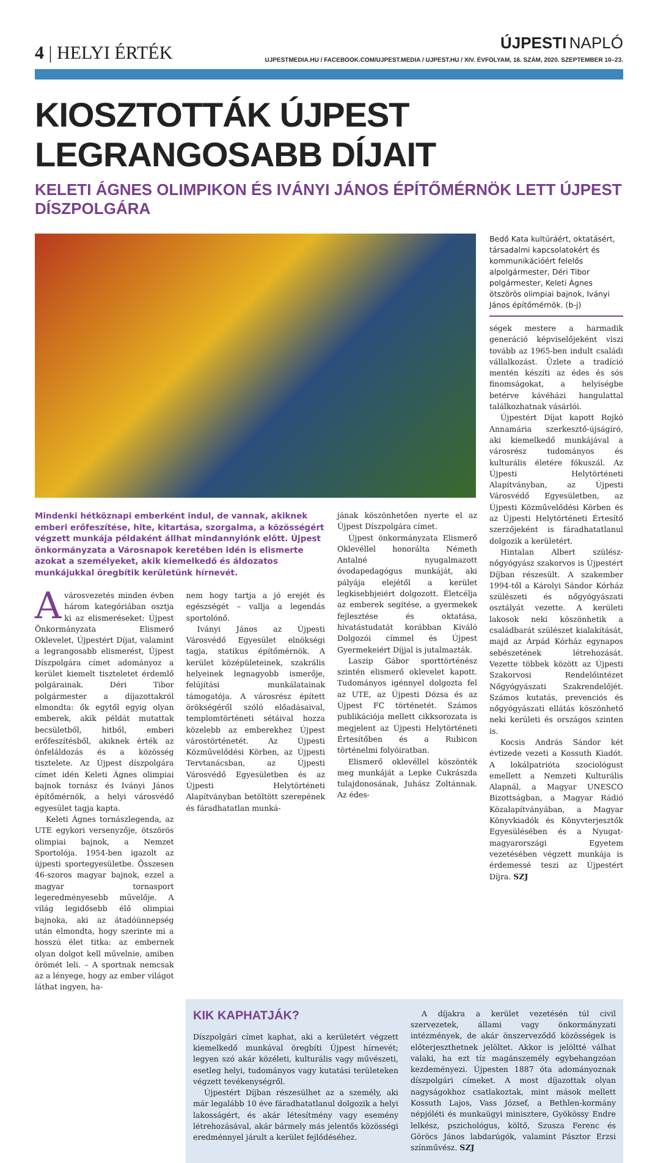4 | HELYI ÉRTÉK
ÚJPESTI NAPLÓ
UJPESTMEDIA.HU / FACEBOOK.COM/UJPEST.MEDIA / UJPEST.HU / XIV. ÉVFOLYAM, 16. SZÁM, 2020. SZEPTEMBER 10–23.
KIOSZTOTTÁK ÚJPEST LEGRANGOSABB DÍJAIT
KELETI ÁGNES OLIMPIKON ÉS IVÁNYI JÁNOS ÉPÍTŐMÉRNÖK LETT ÚJPEST DÍSZPOLGÁRA
Mindenki hétköznapi emberként indul, de vannak, akiknek emberi erőfeszítése, hite, kitartása, szorgalma, a közösségért végzett munkája példaként állhat mindannyiónk előtt. Újpest önkormányzata a Városnapok keretében idén is elismerte azokat a személyeket, akik kiemelkedő és áldozatos munkájukkal öregbítik kerületünk hírnevét.
A városvezetés minden évben három kategóriában osztja ki az elismeréseket: Újpest Önkormányzata Elismerő Oklevelet, Újpestért Díjat, valamint a legrangosabb elismerést, Újpest Díszpolgára címet adományoz a kerület kiemelt tiszteletet érdemlő polgárainak. Déri Tibor polgármester a díjazottakról elmondta: ők egytől egyig olyan emberek, akik példát mutattak becsületből, hitből, emberi erőfeszítésből, akiknek érték az önfeláldozás és a közösség tisztelete. Az Újpest díszpolgára címet idén Keleti Ágnes olimpiai bajnok tornász és Iványi János építőmérnök, a helyi városvédő egyesület tagja kapta.
Keleti Ágnes tornászlegenda, az UTE egykori versenyzője, ötszörös olimpiai bajnok, a Nemzet Sportolója. 1954-ben igazolt az újpesti sportegyesületbe. Összesen 46-szoros magyar bajnok, ezzel a magyar tornasport legeredményesebb művelője. A világ legidősebb élő olimpiai bajnoka, aki az átadóünnepség után elmondta, hogy szerinte mi a hosszú élet titka: az embernek olyan dolgot kell művelnie, amiben örömét leli. – A sportnak nemcsak az a lényege, hogy az ember világot láthat ingyen, ha-
nem hogy tartja a jó erejét és egészségét – vallja a legendás sportolónő.
Iványi János az Újpesti Városvédő Egyesület elnökségi tagja, statikus építőmérnök. A kerület középületeinek, szakrális helyeinek legnagyobb ismerője, felújítási munkálatainak támogatója. A városrész épített örökségéről szóló előadásaival, templomtörténeti sétáival hozza közelebb az emberekhez Újpest várostörténetét. Az Újpesti Közművelődési Körben, az Újpesti Tervtanácsban, az Újpesti Városvédő Egyesületben és az Újpesti Helytörténeti Alapítványban betöltött szerepének és fáradhatatlan munká-
jának köszönhetően nyerte el az Újpest Díszpolgára címet.
Újpest önkormányzata Elismerő Oklevéllel honorálta Németh Antalné nyugalmazott óvodapedagógus munkáját, aki pályája elejétől a kerület legkisebbjeiért dolgozott. Életcélja az emberek segítése, a gyermekek fejlesztése és oktatása, hivatástudatát korábban Kiváló Dolgozói címmel és Újpest Gyermekeiért Díjjal is jutalmazták.
Laszip Gábor sporttörténész szintén elismerő oklevelet kapott. Tudományos igénnyel dolgozta fel az UTE, az Újpesti Dózsa és az Újpest FC történetét. Számos publikációja mellett cikksorozata is megjelent az Újpesti Helytörténeti Értesítőben és a Rubicon történelmi folyóiratban.
Elismerő oklevéllel köszönték meg munkáját a Lepke Cukrászda tulajdonosának, Juhász Zoltánnak. Az édes-
Bedő Kata kultúráért, oktatásért, társadalmi kapcsolatokért és kommunikációért felelős alpolgármester, Déri Tibor polgármester, Keleti Ágnes ötszörös olimpiai bajnok, Iványi János építőmérnök. (b-j)
ségek mestere a harmadik generáció képviselőjeként viszi tovább az 1965-ben indult családi vállalkozást. Üzlete a tradíció mentén készíti az édes és sós finomságokat, a helyiségbe betérve kávéházi hangulattal találkozhatnak vásárlói.
Újpestért Díjat kapott Rojkó Annamária szerkesztő-újságíró, aki kiemelkedő munkájával a városrész tudományos és kulturális életére fókuszál. Az Újpesti Helytörténeti Alapítványban, az Újpesti Városvédő Egyesületben, az Újpesti Közművelődési Körben és az Újpesti Helytörténeti Értesítő szerzőjeként is fáradhatatlanul dolgozik a kerületért.
Hintalan Albert szülész-nőgyógyász szakorvos is Újpestért Díjban részesült. A szakember 1994-től a Károlyi Sándor Kórház szülészeti és nőgyógyászati osztályát vezette. A kerületi lakosok neki köszönhetik a családbarát szülészet kialakítását, majd az Árpád Kórház egynapos sebészetének létrehozását. Vezette többek között az Újpesti Szakorvosi Rendelőintézet Nőgyógyászati Szakrendelőjét. Számos kutatás, prevenciós és nőgyógyászati ellátás köszönhető neki kerületi és országos szinten is.
Kocsis András Sándor két évtizede vezeti a Kossuth Kiadót. A lokálpatrióta szociológust emellett a Nemzeti Kulturális Alapnál, a Magyar UNESCO Bizottságban, a Magyar Rádió Közalapítványában, a Magyar Könyvkiadók és Könyvterjesztők Egyesülésében és a Nyugat-magyarországi Egyetem vezetésében végzett munkája is érdemessé teszi az Újpestért Díjra. SZJ
KIK KAPHATJÁK?
Díszpolgári címet kaphat, aki a kerületért végzett kiemelkedő munkával öregbíti Újpest hírnevét; legyen szó akár közéleti, kulturális vagy művészeti, esetleg helyi, tudományos vagy kutatási területeken végzett tevékenységről.
Újpestért Díjban részesülhet az a személy, aki már legalább 10 éve fáradhatatlanul dolgozik a helyi lakosságért, és akár létesítmény vagy esemény létrehozásával, akár bármely más jelentős közösségi eredménnyel járult a kerület fejlődéséhez.
A díjakra a kerület vezetésén túl civil szervezetek, állami vagy önkormányzati intézmények, de akár önszerveződő közösségek is előterjeszthetnek jelöltet. Akkor is jelöltté válhat valaki, ha ezt tíz magánszemély egybehangzóan kezdeményezi. Újpesten 1887 óta adományoznak díszpolgári címeket. A most díjazottak olyan nagyságokhoz csatlakoztak, mint mások mellett Kossuth Lajos, Vass József, a Bethlen-kormány népjóléti és munkaügyi minisztere, Gyökössy Endre lelkész, pszichológus, költő, Szusza Ferenc és Göröcs János labdarúgók, valamint Pásztor Erzsi színművész. SZJ